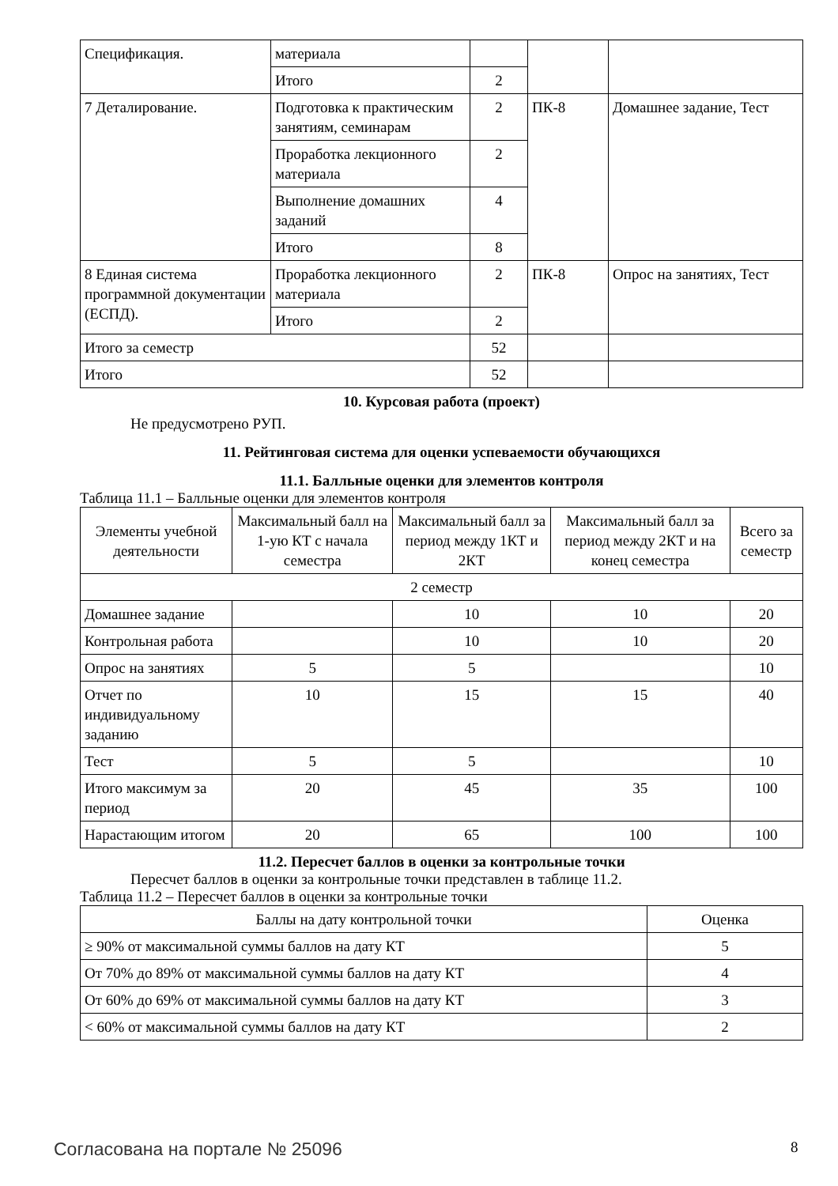| Спецификация. | материала | | | |
| | Итого | 2 | | |
| 7 Деталирование. | Подготовка к практическим занятиям, семинарам | 2 | ПК-8 | Домашнее задание, Тест |
| | Проработка лекционного материала | 2 | | |
| | Выполнение домашних заданий | 4 | | |
| | Итого | 8 | | |
| 8 Единая система программной документации (ЕСПД). | Проработка лекционного материала | 2 | ПК-8 | Опрос на занятиях, Тест |
| | Итого | 2 | | |
| Итого за семестр | | 52 | | |
| Итого | | 52 | | |
10. Курсовая работа (проект)
Не предусмотрено РУП.
11. Рейтинговая система для оценки успеваемости обучающихся
11.1. Балльные оценки для элементов контроля
Таблица 11.1 – Балльные оценки для элементов контроля
| Элементы учебной деятельности | Максимальный балл на 1-ую КТ с начала семестра | Максимальный балл за период между 1КТ и 2КТ | Максимальный балл за период между 2КТ и на конец семестра | Всего за семестр |
| --- | --- | --- | --- | --- |
| 2 семестр | | | | |
| Домашнее задание | | 10 | 10 | 20 |
| Контрольная работа | | 10 | 10 | 20 |
| Опрос на занятиях | 5 | 5 | | 10 |
| Отчет по индивидуальному заданию | 10 | 15 | 15 | 40 |
| Тест | 5 | 5 | | 10 |
| Итого максимум за период | 20 | 45 | 35 | 100 |
| Нарастающим итогом | 20 | 65 | 100 | 100 |
11.2. Пересчет баллов в оценки за контрольные точки
Пересчет баллов в оценки за контрольные точки представлен в таблице 11.2.
Таблица 11.2 – Пересчет баллов в оценки за контрольные точки
| Баллы на дату контрольной точки | Оценка |
| --- | --- |
| ≥ 90% от максимальной суммы баллов на дату КТ | 5 |
| От 70% до 89% от максимальной суммы баллов на дату КТ | 4 |
| От 60% до 69% от максимальной суммы баллов на дату КТ | 3 |
| < 60% от максимальной суммы баллов на дату КТ | 2 |
Согласована на портале № 25096 8